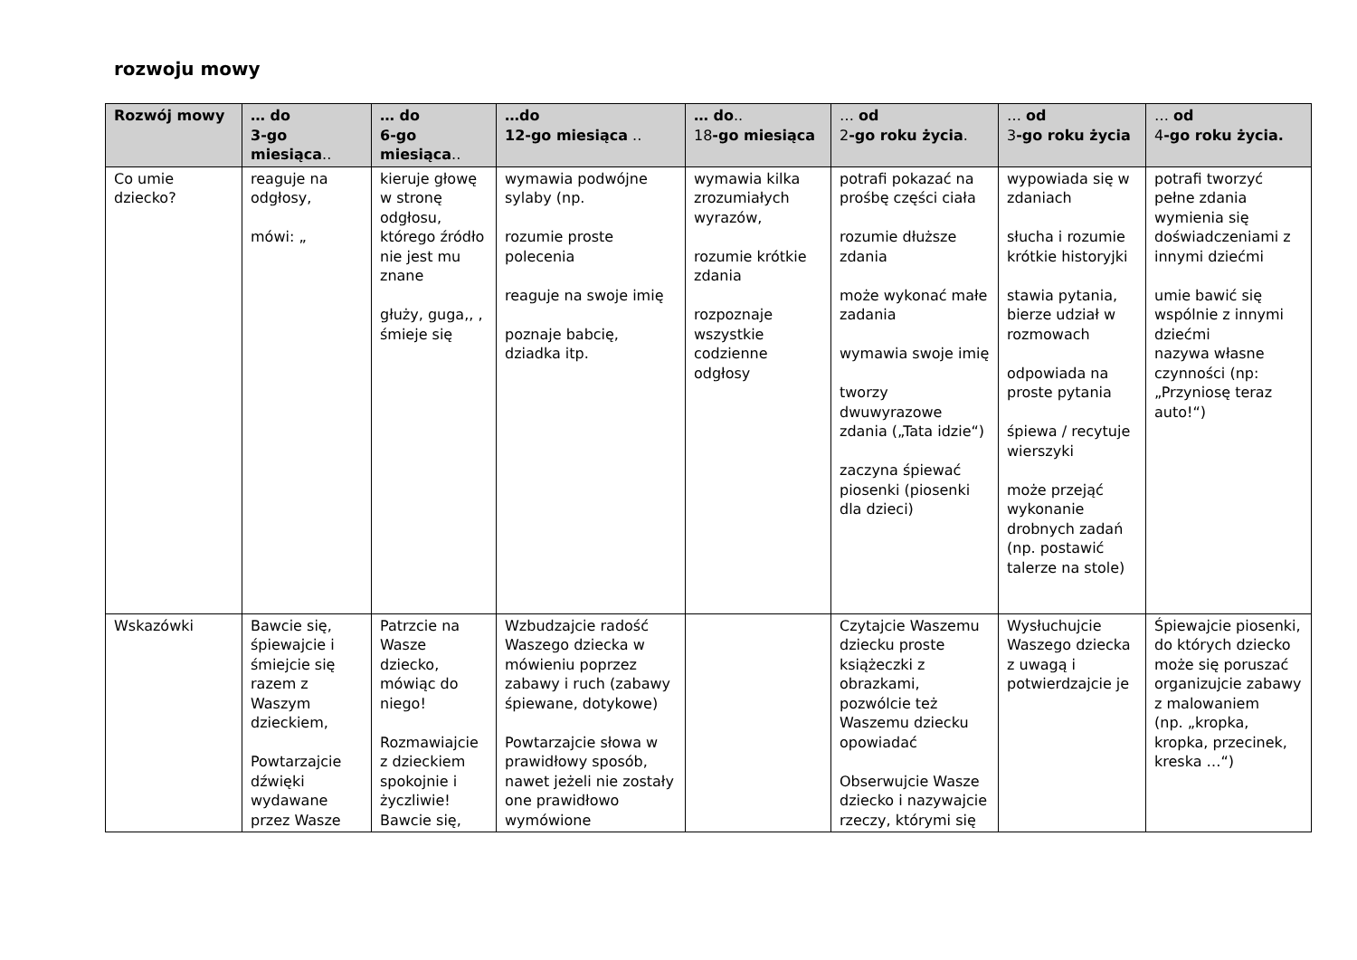rozwoju mowy
| Rozwój mowy | … do 3-go miesiąca .. | … do 6-go miesiąca .. | …do 12-go miesiąca .. | … do .. 18 -go miesiąca | … od 2 -go roku życia . | … od 3 -go roku życia | … od 4 -go roku życia. |
| --- | --- | --- | --- | --- | --- | --- | --- |
| Co umie dziecko? | reaguje na odgłosy, mówi: „ | kieruje głowę w stronę odgłosu, którego źródło nie jest mu znane głuży, guga,, , śmieje się | wymawia podwójne sylaby (np. rozumie proste polecenia reaguje na swoje imię poznaje babcię, dziadka itp. | wymawia kilka zrozumiałych wyrazów, rozumie krótkie zdania rozpoznaje wszystkie codzienne odgłosy | potrafi pokazać na prośbę części ciała rozumie dłuższe zdania może wykonać małe zadania wymawia swoje imię tworzy dwuwyrazowe zdania („Tata idzie“) zaczyna śpiewać piosenki (piosenki dla dzieci) | wypowiada się w zdaniach słucha i rozumie krótkie historyjki stawia pytania, bierze udział w rozmowach odpowiada na proste pytania śpiewa / recytuje wierszyki może przejąć wykonanie drobnych zadań (np. postawić talerze na stole) | potrafi tworzyć pełne zdania wymienia się doświadczeniami z innymi dziećmi umie bawić się wspólnie z innymi dziećmi nazywa własne czynności (np: „Przyniosę teraz auto!“) |
| Wskazówki | Bawcie się, śpiewajcie i śmiejcie się razem z Waszym dzieckiem, Powtarzajcie dźwięki wydawane przez Wasze | Patrzcie na Wasze dziecko, mówiąc do niego! Rozmawiajcie z dzieckiem spokojnie i życzliwie! Bawcie się, | Wzbudzajcie radość Waszego dziecka w mówieniu poprzez zabawy i ruch (zabawy śpiewane, dotykowe) Powtarzajcie słowa w prawidłowy sposób, nawet jeżeli nie zostały one prawidłowo wymówione | | Czytajcie Waszemu dziecku proste książeczki z obrazkami, pozwólcie też Waszemu dziecku opowiadać Obserwujcie Wasze dziecko i nazywajcie rzeczy, którymi się | Wysłuchujcie Waszego dziecka z uwagą i potwierdzajcie je | Śpiewajcie piosenki, do których dziecko może się poruszać organizujcie zabawy z malowaniem (np. „kropka, kropka, przecinek, kreska …“) |